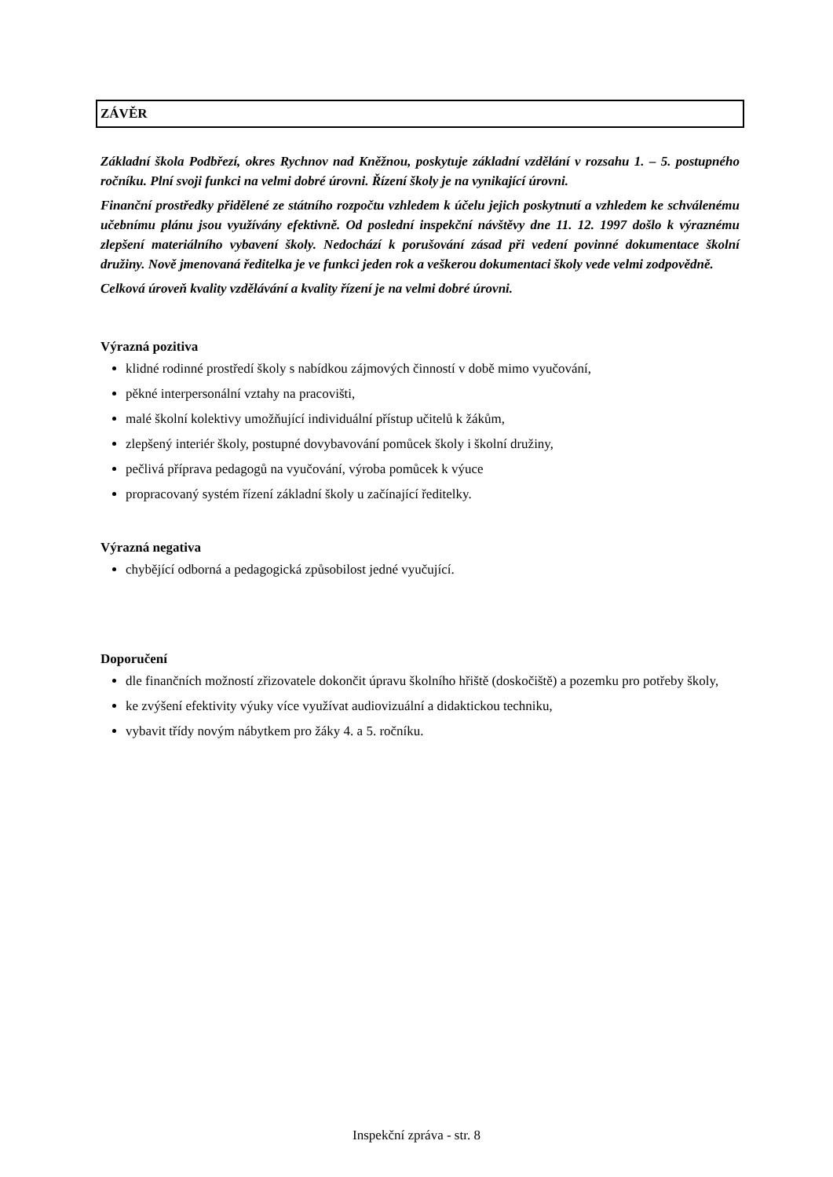ZÁVĚR
Základní škola Podbřezí, okres Rychnov nad Kněžnou, poskytuje základní vzdělání v rozsahu 1. – 5. postupného ročníku. Plní svoji funkci na velmi dobré úrovni. Řízení školy je na vynikající úrovni.
Finanční prostředky přidělené ze státního rozpočtu vzhledem k účelu jejich poskytnutí a vzhledem ke schválenému učebnímu plánu jsou využívány efektivně. Od poslední inspekční návštěvy dne 11. 12. 1997 došlo k výraznému zlepšení materiálního vybavení školy. Nedochází k porušování zásad při vedení povinné dokumentace školní družiny. Nově jmenovaná ředitelka je ve funkci jeden rok a veškerou dokumentaci školy vede velmi zodpovědně.
Celková úroveň kvality vzdělávání a kvality řízení je na velmi dobré úrovni.
Výrazná pozitiva
klidné rodinné prostředí školy s nabídkou zájmových činností v době mimo vyučování,
pěkné interpersonální vztahy na pracovišti,
malé školní kolektivy umožňující individuální přístup učitelů k žákům,
zlepšený interiér školy, postupné dovybavování pomůcek školy i školní družiny,
pečlivá příprava pedagogů na vyučování, výroba pomůcek k výuce
propracovaný systém řízení základní školy u začínající ředitelky.
Výrazná negativa
chybějící odborná a pedagogická způsobilost jedné vyučující.
Doporučení
dle finančních možností zřizovatele dokončit úpravu školního hřiště (doskočiště) a pozemku pro potřeby školy,
ke zvýšení efektivity výuky více využívat audiovizuální a didaktickou techniku,
vybavit třídy novým nábytkem pro žáky 4. a 5. ročníku.
Inspekční zpráva - str. 8